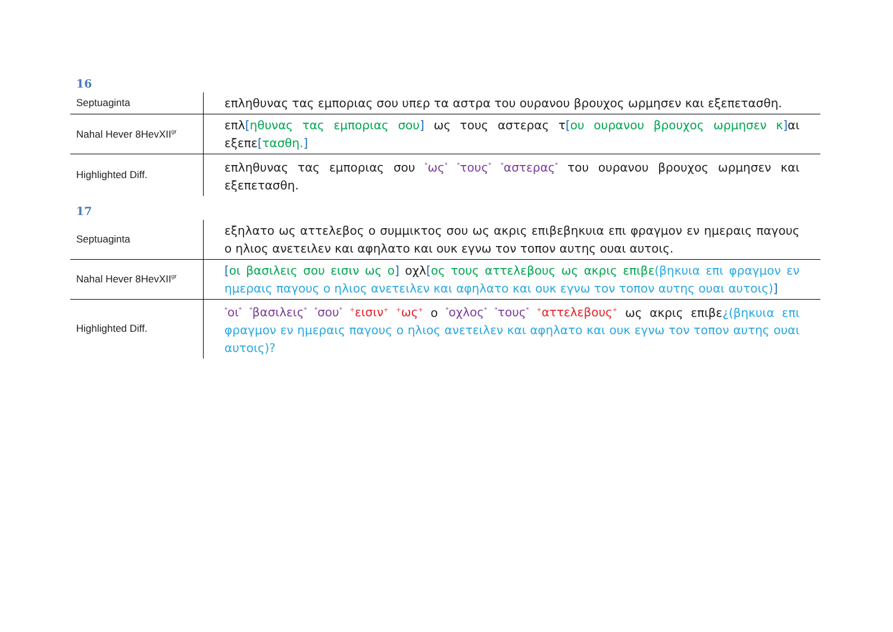16
| Septuaginta | επληθυνας τας εμποριας σου υπερ τα αστρα του ουρανου βρουχος ωρμησεν και εξεπετασθη. |
| Nahal Hever 8HevXII<sup>gr</sup> | επλ [ ηθυνας τας εμποριας σου ] ως τους αστερας τ [ ου ουρανου βρουχος ωρμησεν κ ] αι εξεπε [ τασθη. ] |
| Highlighted Diff. | επληθυνας τας εμποριας σου <sup>*</sup>ως<sup>*</sup> <sup>*</sup>τους<sup>*</sup> <sup>*</sup>αστερας<sup>*</sup> του ουρανου βρουχος ωρμησεν και εξεπετασθη. |
17
| Septuaginta | εξηλατο ως αττελεβος ο συμμικτος σου ως ακρις επιβεβηκυια επι φραγμον εν ημεραις παγους ο ηλιος ανετειλεν και αφηλατο και ουκ εγνω τον τοπον αυτης ουαι αυτοις. |
| Nahal Hever 8HevXII<sup>gr</sup> | [ οι βασιλεις σου εισιν ως ο ] οχλ [ ος τους αττελεβους ως ακρις επιβε (βηκυια επι φραγμον εν ημεραις παγους ο ηλιος ανετειλεν και αφηλατο και ουκ εγνω τον τοπον αυτης ουαι αυτοις) ] |
| Highlighted Diff. | <sup>*</sup> οι<sup>*</sup> <sup>*</sup>βασιλεις<sup>*</sup> <sup>*</sup>σου<sup>*</sup> <sup>+</sup>εισιν<sup>+</sup> <sup>+</sup>ως<sup>+</sup> ο <sup>*</sup>οχλος<sup>*</sup> <sup>*</sup>τους<sup>*</sup> <sup>+</sup>αττελεβους<sup>+</sup> ως ακρις επιβε ¿(βηκυια επι φραγμον εν ημεραις παγους ο ηλιος ανετειλεν και αφηλατο και ουκ εγνω τον τοπον αυτης ουαι αυτοις)? |